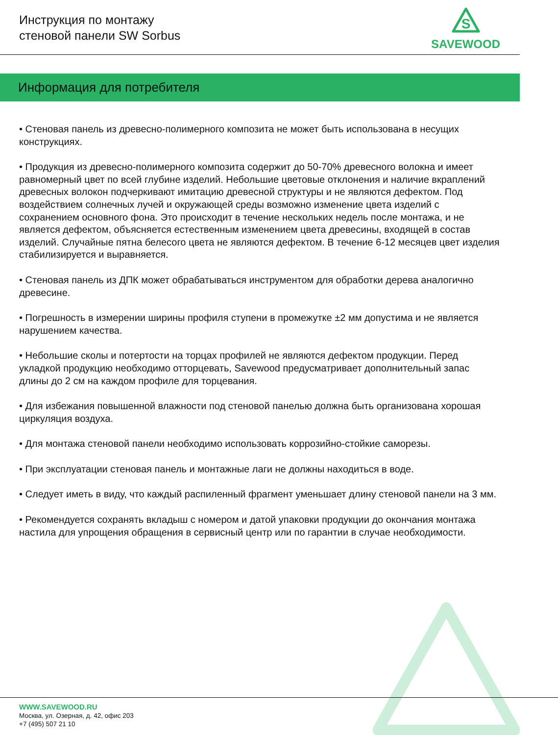Инструкция по монтажу
стеновой панели SW Sorbus
S
SAVEWOOD
Информация для потребителя
• Стеновая панель из древесно-полимерного композита не может быть использована в несущих конструкциях.
• Продукция из древесно-полимерного композита содержит до 50-70% древесного волокна и имеет равномерный цвет по всей глубине изделий. Небольшие цветовые отклонения и наличие вкраплений древесных волокон подчеркивают имитацию древесной структуры и не являются дефектом. Под воздействием солнечных лучей и окружающей среды возможно изменение цвета изделий с сохранением основного фона. Это происходит в течение нескольких недель после монтажа, и не является дефектом, объясняется естественным изменением цвета древесины, входящей в состав изделий. Случайные пятна белесого цвета не являются дефектом. В течение 6-12 месяцев цвет изделия стабилизируется и выравняется.
• Стеновая панель из ДПК может обрабатываться инструментом для обработки дерева аналогично древесине.
• Погрешность в измерении ширины профиля ступени в промежутке ±2 мм допустима и не является нарушением качества.
• Небольшие сколы и потертости на торцах профилей не являются дефектом продукции. Перед укладкой продукцию необходимо отторцевать, Savewood предусматривает дополнительный запас длины до 2 см на каждом профиле для торцевания.
• Для избежания повышенной влажности под стеновой панелью должна быть организована хорошая циркуляция воздуха.
• Для монтажа стеновой панели необходимо использовать коррозийно-стойкие саморезы.
• При эксплуатации стеновая панель и монтажные лаги не должны находиться в воде.
• Следует иметь в виду, что каждый распиленный фрагмент уменьшает длину стеновой панели на 3 мм.
• Рекомендуется сохранять вкладыш с номером и датой упаковки продукции до окончания монтажа настила для упрощения обращения в сервисный центр или по гарантии в случае необходимости.
WWW.SAVEWOOD.RU
Москва, ул. Озерная, д. 42, офис 203
+7 (495) 507 21 10